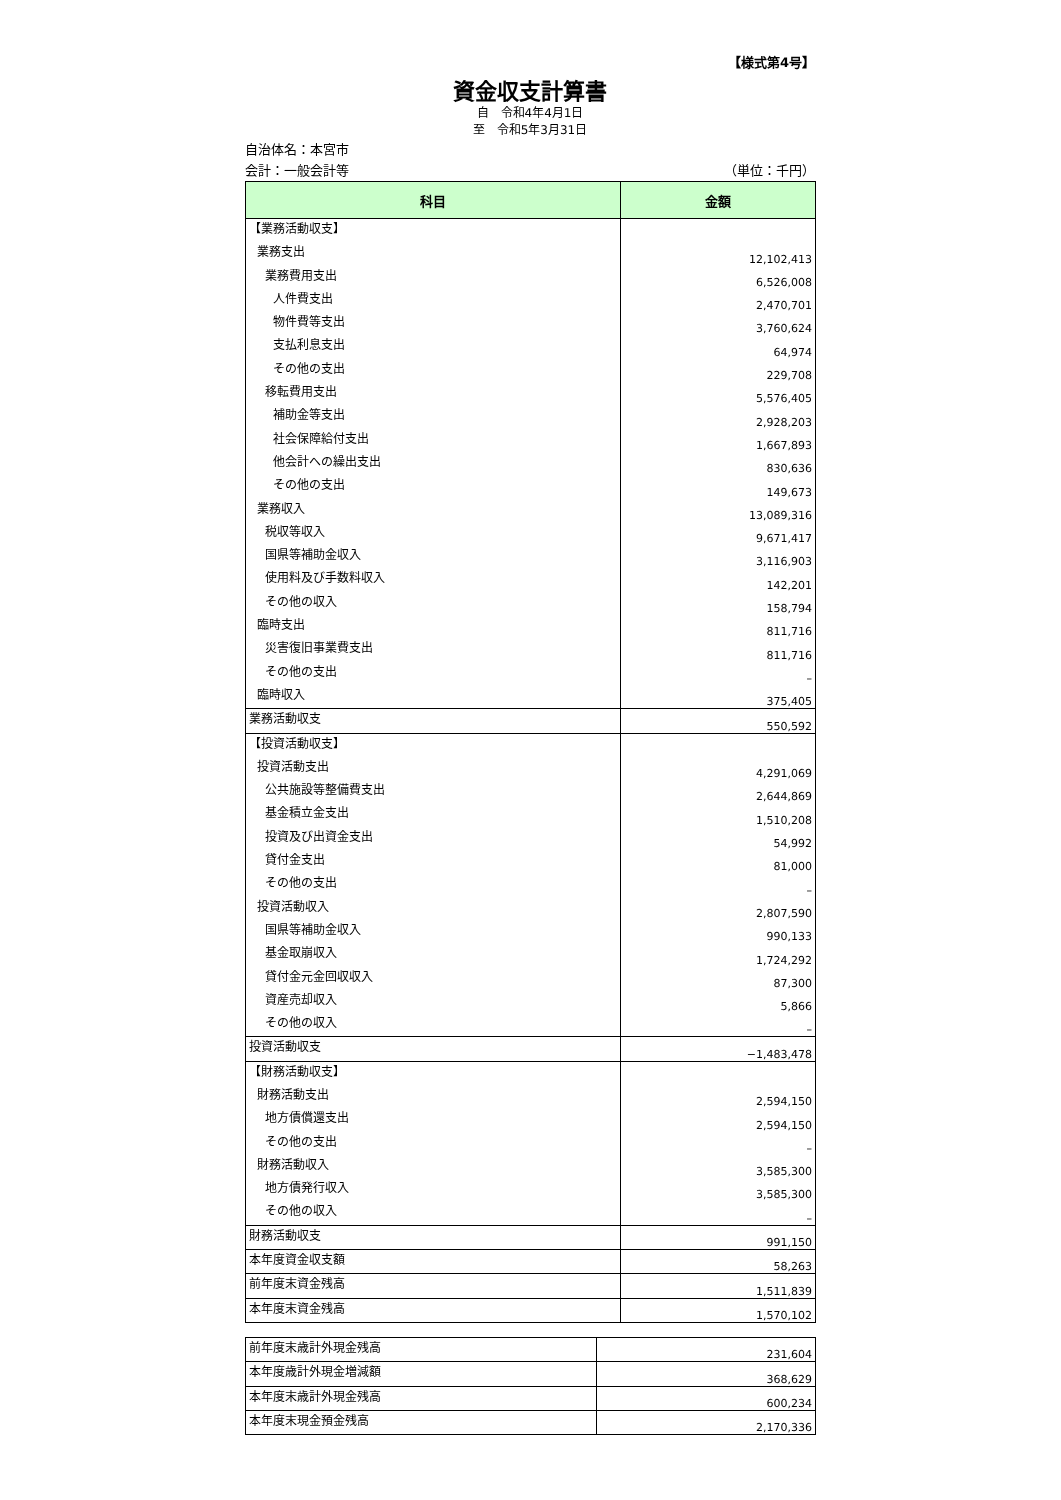【様式第4号】
資金収支計算書
自　令和4年4月1日
至　令和5年3月31日
自治体名：本宮市
会計：一般会計等 （単位：千円）
| 科目 | 金額 |
| --- | --- |
| 【業務活動収支】 | |
| 業務支出 | 12,102,413 |
| 業務費用支出 | 6,526,008 |
| 人件費支出 | 2,470,701 |
| 物件費等支出 | 3,760,624 |
| 支払利息支出 | 64,974 |
| その他の支出 | 229,708 |
| 移転費用支出 | 5,576,405 |
| 補助金等支出 | 2,928,203 |
| 社会保障給付支出 | 1,667,893 |
| 他会計への繰出支出 | 830,636 |
| その他の支出 | 149,673 |
| 業務収入 | 13,089,316 |
| 税収等収入 | 9,671,417 |
| 国県等補助金収入 | 3,116,903 |
| 使用料及び手数料収入 | 142,201 |
| その他の収入 | 158,794 |
| 臨時支出 | 811,716 |
| 災害復旧事業費支出 | 811,716 |
| その他の支出 | – |
| 臨時収入 | 375,405 |
| 業務活動収支 | 550,592 |
| 【投資活動収支】 | |
| 投資活動支出 | 4,291,069 |
| 公共施設等整備費支出 | 2,644,869 |
| 基金積立金支出 | 1,510,208 |
| 投資及び出資金支出 | 54,992 |
| 貸付金支出 | 81,000 |
| その他の支出 | – |
| 投資活動収入 | 2,807,590 |
| 国県等補助金収入 | 990,133 |
| 基金取崩収入 | 1,724,292 |
| 貸付金元金回収収入 | 87,300 |
| 資産売却収入 | 5,866 |
| その他の収入 | – |
| 投資活動収支 | −1,483,478 |
| 【財務活動収支】 | |
| 財務活動支出 | 2,594,150 |
| 地方債償還支出 | 2,594,150 |
| その他の支出 | – |
| 財務活動収入 | 3,585,300 |
| 地方債発行収入 | 3,585,300 |
| その他の収入 | – |
| 財務活動収支 | 991,150 |
| 本年度資金収支額 | 58,263 |
| 前年度末資金残高 | 1,511,839 |
| 本年度末資金残高 | 1,570,102 |
| 前年度末歳計外現金残高 | 231,604 |
| 本年度歳計外現金増減額 | 368,629 |
| 本年度末歳計外現金残高 | 600,234 |
| 本年度末現金預金残高 | 2,170,336 |